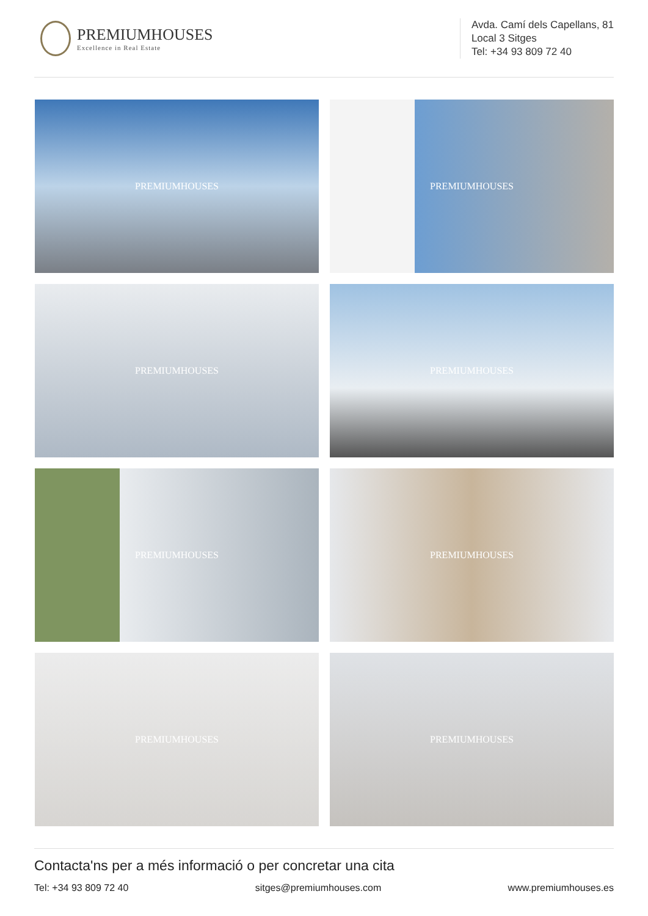PREMIUMHOUSES
Excellence in Real Estate
Avda. Camí dels Capellans, 81
Local 3 Sitges
Tel: +34 93 809 72 40
PREMIUMHOUSES
PREMIUMHOUSES
PREMIUMHOUSES
PREMIUMHOUSES
PREMIUMHOUSES
PREMIUMHOUSES
PREMIUMHOUSES
PREMIUMHOUSES
Contacta'ns per a més informació o per concretar una cita
Tel: +34 93 809 72 40 sitges@premiumhouses.com www.premiumhouses.es